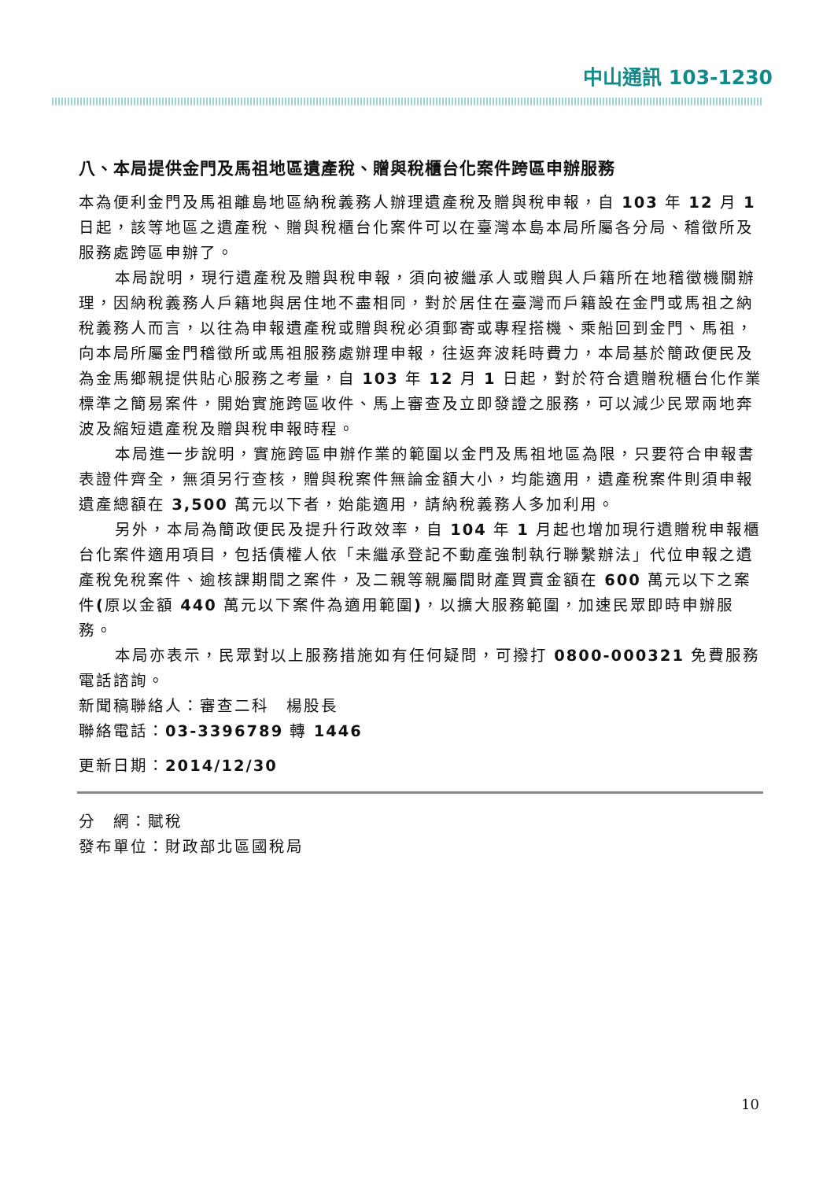中山通訊 103-1230
八、本局提供金門及馬祖地區遺產稅、贈與稅櫃台化案件跨區申辦服務
本為便利金門及馬祖離島地區納稅義務人辦理遺產稅及贈與稅申報，自 103 年 12 月 1 日起，該等地區之遺產稅、贈與稅櫃台化案件可以在臺灣本島本局所屬各分局、稽徵所及服務處跨區申辦了。
本局說明，現行遺產稅及贈與稅申報，須向被繼承人或贈與人戶籍所在地稽徵機關辦理，因納稅義務人戶籍地與居住地不盡相同，對於居住在臺灣而戶籍設在金門或馬祖之納稅義務人而言，以往為申報遺產稅或贈與稅必須郵寄或專程搭機、乘船回到金門、馬祖，向本局所屬金門稽徵所或馬祖服務處辦理申報，往返奔波耗時費力，本局基於簡政便民及為金馬鄉親提供貼心服務之考量，自 103 年 12 月 1 日起，對於符合遺贈稅櫃台化作業標準之簡易案件，開始實施跨區收件、馬上審查及立即發證之服務，可以減少民眾兩地奔波及縮短遺產稅及贈與稅申報時程。
本局進一步說明，實施跨區申辦作業的範圍以金門及馬祖地區為限，只要符合申報書表證件齊全，無須另行查核，贈與稅案件無論金額大小，均能適用，遺產稅案件則須申報遺產總額在 3,500 萬元以下者，始能適用，請納稅義務人多加利用。
另外，本局為簡政便民及提升行政效率，自 104 年 1 月起也增加現行遺贈稅申報櫃台化案件適用項目，包括債權人依「未繼承登記不動產強制執行聯繫辦法」代位申報之遺產稅免稅案件、逾核課期間之案件，及二親等親屬間財產買賣金額在 600 萬元以下之案件(原以金額 440 萬元以下案件為適用範圍)，以擴大服務範圍，加速民眾即時申辦服務。
本局亦表示，民眾對以上服務措施如有任何疑問，可撥打 0800-000321 免費服務電話諮詢。
新聞稿聯絡人：審查二科　楊股長
聯絡電話：03-3396789 轉 1446
更新日期：2014/12/30
分　網：賦稅
發布單位：財政部北區國稅局
10